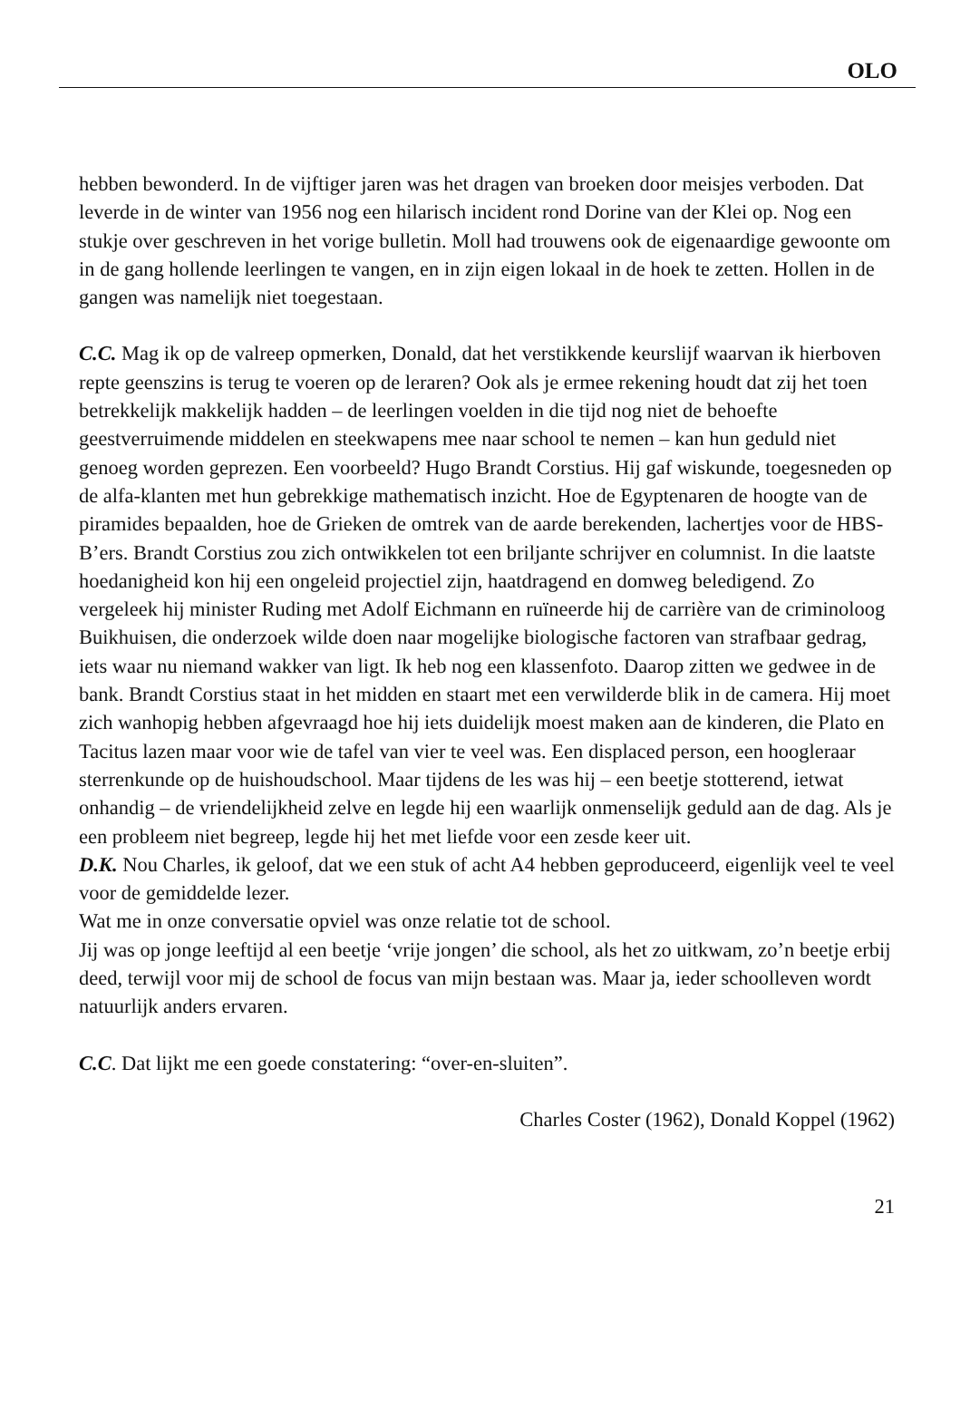OLO
hebben bewonderd. In de vijftiger jaren was het dragen van broeken door meisjes verboden. Dat leverde in de winter van 1956 nog een hilarisch incident rond Dorine van der Klei op. Nog een stukje over geschreven in het vorige bulletin. Moll had trouwens ook de eigenaardige gewoonte om in de gang hollende leerlingen te vangen, en in zijn eigen lokaal in de hoek te zetten. Hollen in de gangen was namelijk niet toegestaan.
C.C. Mag ik op de valreep opmerken, Donald, dat het verstikkende keurslijf waarvan ik hierboven repte geenszins is terug te voeren op de leraren? Ook als je ermee rekening houdt dat zij het toen betrekkelijk makkelijk hadden – de leerlingen voelden in die tijd nog niet de behoefte geestverruimende middelen en steekwapens mee naar school te nemen – kan hun geduld niet genoeg worden geprezen. Een voorbeeld? Hugo Brandt Corstius. Hij gaf wiskunde, toegesneden op de alfa-klanten met hun gebrekkige mathematisch inzicht. Hoe de Egyptenaren de hoogte van de piramides bepaalden, hoe de Grieken de omtrek van de aarde berekenden, lachertjes voor de HBS-B’ers. Brandt Corstius zou zich ontwikkelen tot een briljante schrijver en columnist. In die laatste hoedanigheid kon hij een ongeleid projectiel zijn, haatdragend en domweg beledigend. Zo vergeleek hij minister Ruding met Adolf Eichmann en ruïneerde hij de carrière van de criminoloog Buikhuisen, die onderzoek wilde doen naar mogelijke biologische factoren van strafbaar gedrag, iets waar nu niemand wakker van ligt. Ik heb nog een klassenfoto. Daarop zitten we gedwee in de bank. Brandt Corstius staat in het midden en staart met een verwilderde blik in de camera. Hij moet zich wanhopig hebben afgevraagd hoe hij iets duidelijk moest maken aan de kinderen, die Plato en Tacitus lazen maar voor wie de tafel van vier te veel was. Een displaced person, een hoogleraar sterrenkunde op de huishoudschool. Maar tijdens de les was hij – een beetje stotterend, ietwat onhandig – de vriendelijkheid zelve en legde hij een waarlijk onmenselijk geduld aan de dag. Als je een probleem niet begreep, legde hij het met liefde voor een zesde keer uit.
D.K. Nou Charles, ik geloof, dat we een stuk of acht A4 hebben geproduceerd, eigenlijk veel te veel voor de gemiddelde lezer.
Wat me in onze conversatie opviel was onze relatie tot de school.
Jij was op jonge leeftijd al een beetje ‘vrije jongen’ die school, als het zo uitkwam, zo’n beetje erbij deed, terwijl voor mij de school de focus van mijn bestaan was. Maar ja, ieder schoolleven wordt natuurlijk anders ervaren.
C.C. Dat lijkt me een goede constatering: “over-en-sluiten”.
Charles Coster (1962), Donald Koppel (1962)
21